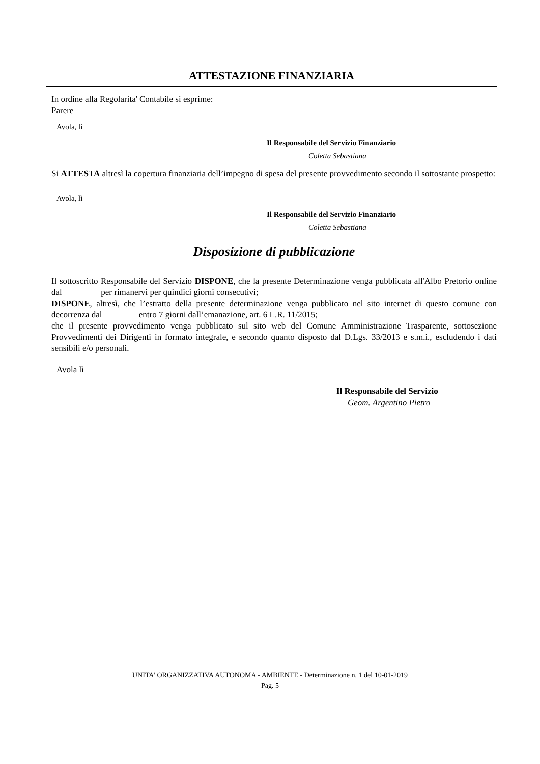ATTESTAZIONE FINANZIARIA
In ordine alla Regolarita' Contabile si esprime:
Parere
Avola, lì
Il Responsabile del Servizio Finanziario
Coletta Sebastiana
Si ATTESTA altresì la copertura finanziaria dell’impegno di spesa del presente provvedimento secondo il sottostante prospetto:
Avola, lì
Il Responsabile del Servizio Finanziario
Coletta Sebastiana
Disposizione di pubblicazione
Il sottoscritto Responsabile del Servizio DISPONE, che la presente Determinazione venga pubblicata all'Albo Pretorio online dal per rimanervi per quindici giorni consecutivi;
DISPONE, altresì, che l’estratto della presente determinazione venga pubblicato nel sito internet di questo comune con decorrenza dal entro 7 giorni dall’emanazione, art. 6 L.R. 11/2015;
che il presente provvedimento venga pubblicato sul sito web del Comune Amministrazione Trasparente, sottosezione Provvedimenti dei Dirigenti in formato integrale, e secondo quanto disposto dal D.Lgs. 33/2013 e s.m.i., escludendo i dati sensibili e/o personali.
Avola lì
Il Responsabile del Servizio
Geom. Argentino Pietro
UNITA' ORGANIZZATIVA AUTONOMA - AMBIENTE - Determinazione n. 1 del 10-01-2019
Pag. 5